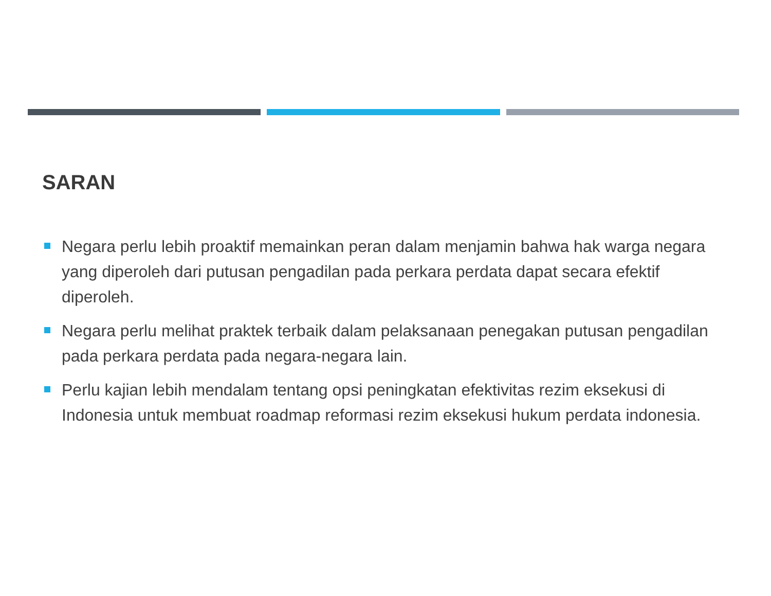SARAN
Negara perlu lebih proaktif memainkan peran dalam menjamin bahwa hak warga negara yang diperoleh dari putusan pengadilan pada perkara perdata dapat secara efektif diperoleh.
Negara perlu melihat praktek terbaik dalam pelaksanaan penegakan putusan pengadilan pada perkara perdata pada negara-negara lain.
Perlu kajian lebih mendalam tentang opsi peningkatan efektivitas rezim eksekusi di Indonesia untuk membuat roadmap reformasi rezim eksekusi hukum perdata indonesia.